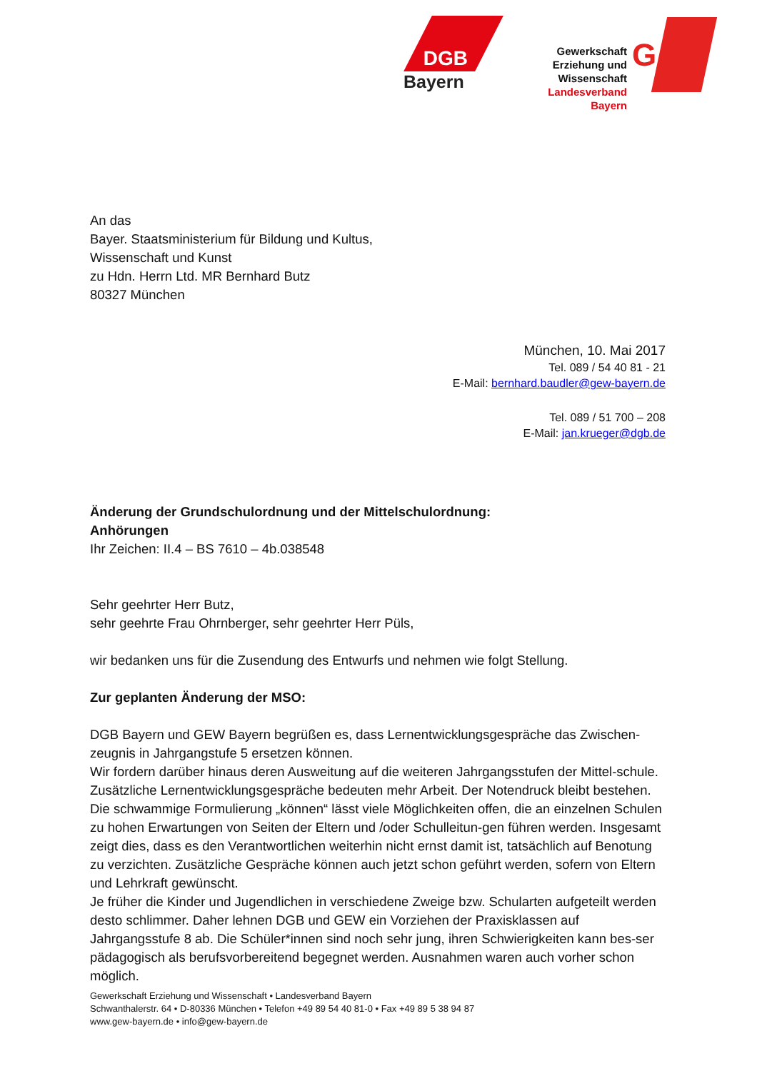DGB
Bayern
Gewerkschaft
Erziehung und Wissenschaft
Landesverband
Bayern
G
An das
Bayer. Staatsministerium für Bildung und Kultus,
Wissenschaft und Kunst
zu Hdn. Herrn Ltd. MR Bernhard Butz
80327 München
München, 10. Mai 2017
Tel. 089 / 54 40 81 - 21
E-Mail: bernhard.baudler@gew-bayern.de
Tel. 089 / 51 700 – 208
E-Mail: jan.krueger@dgb.de
Änderung der Grundschulordnung und der Mittelschulordnung:
Anhörungen
Ihr Zeichen: II.4 – BS 7610 – 4b.038548
Sehr geehrter Herr Butz,
sehr geehrte Frau Ohrnberger, sehr geehrter Herr Püls,
wir bedanken uns für die Zusendung des Entwurfs und nehmen wie folgt Stellung.
Zur geplanten Änderung der MSO:
DGB Bayern und GEW Bayern begrüßen es, dass Lernentwicklungsgespräche das Zwischen-zeugnis in Jahrgangstufe 5 ersetzen können.
Wir fordern darüber hinaus deren Ausweitung auf die weiteren Jahrgangsstufen der Mittel-schule. Zusätzliche Lernentwicklungsgespräche bedeuten mehr Arbeit. Der Notendruck bleibt bestehen. Die schwammige Formulierung „können“ lässt viele Möglichkeiten offen, die an einzelnen Schulen zu hohen Erwartungen von Seiten der Eltern und /oder Schulleitun-gen führen werden. Insgesamt zeigt dies, dass es den Verantwortlichen weiterhin nicht ernst damit ist, tatsächlich auf Benotung zu verzichten. Zusätzliche Gespräche können auch jetzt schon geführt werden, sofern von Eltern und Lehrkraft gewünscht.
Je früher die Kinder und Jugendlichen in verschiedene Zweige bzw. Schularten aufgeteilt werden desto schlimmer. Daher lehnen DGB und GEW ein Vorziehen der Praxisklassen auf Jahrgangsstufe 8 ab. Die Schüler*innen sind noch sehr jung, ihren Schwierigkeiten kann bes-ser pädagogisch als berufsvorbereitend begegnet werden. Ausnahmen waren auch vorher schon möglich.
Gewerkschaft Erziehung und Wissenschaft • Landesverband Bayern
Schwanthalerstr. 64 • D-80336 München • Telefon +49 89 54 40 81-0 • Fax +49 89 5 38 94 87
www.gew-bayern.de • info@gew-bayern.de